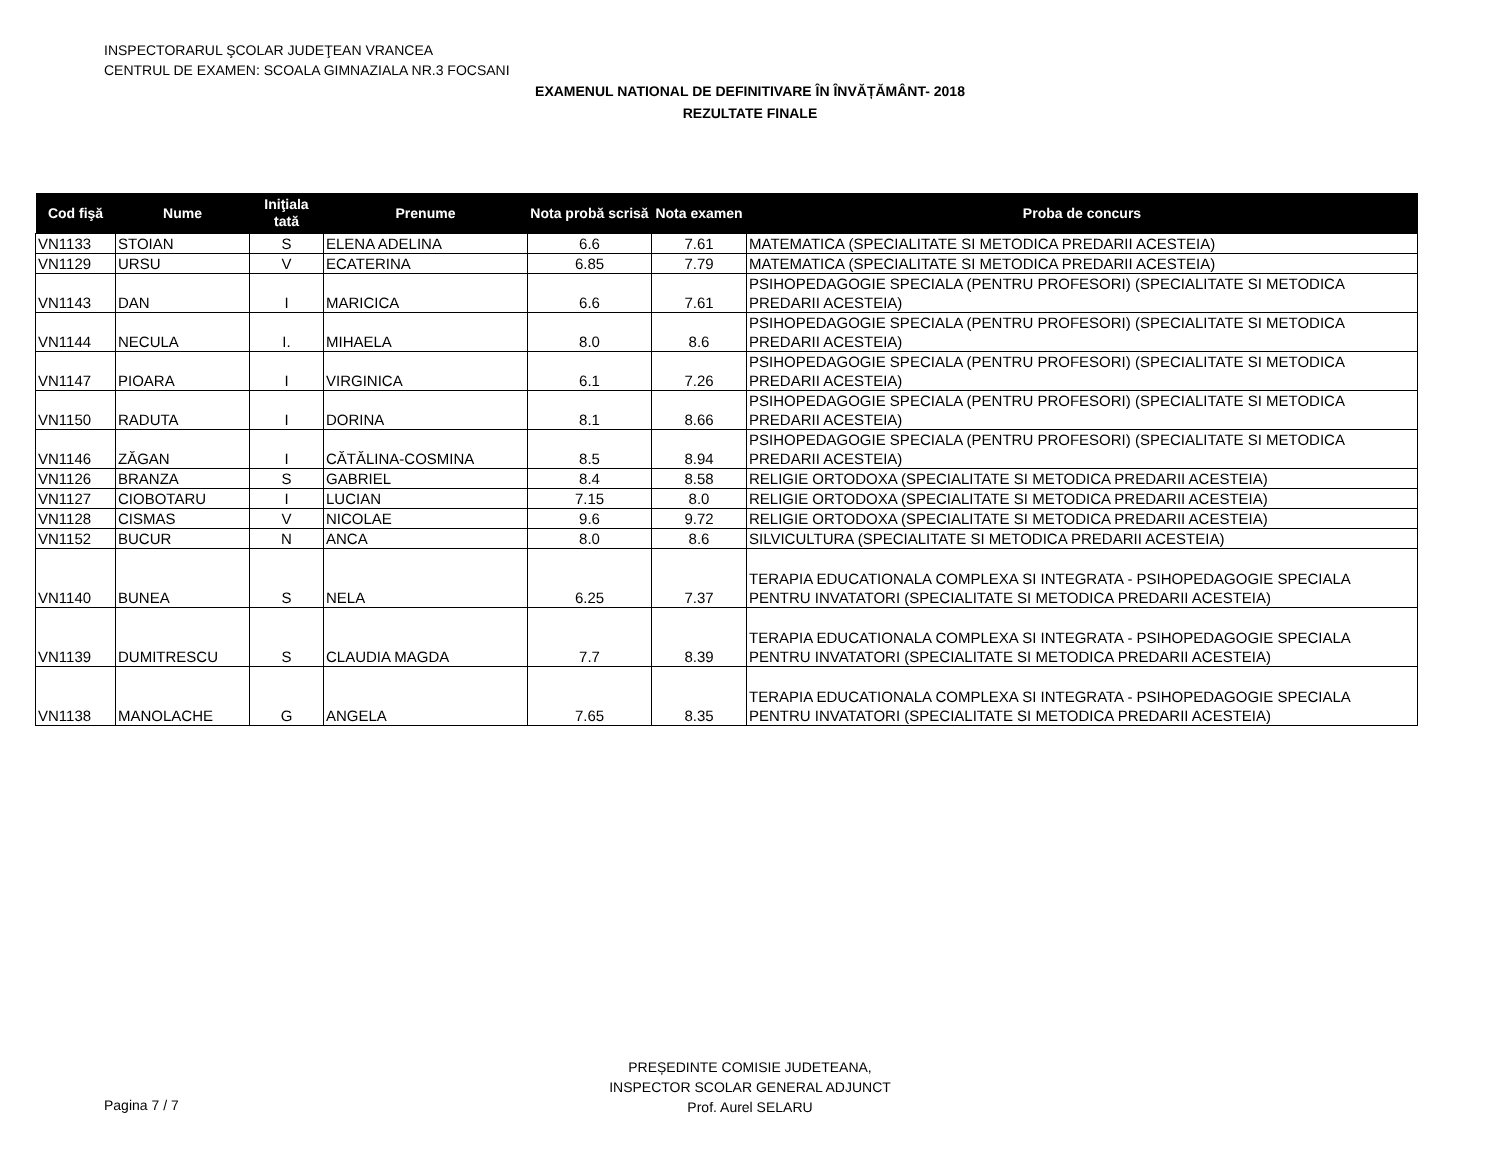INSPECTORARUL ŞCOLAR JUDEŢEAN VRANCEA
CENTRUL DE EXAMEN: SCOALA GIMNAZIALA NR.3 FOCSANI
EXAMENUL NATIONAL DE DEFINITIVARE ÎN ÎNVĂȚĂMÂNT- 2018
REZULTATE FINALE
| Cod fişă | Nume | Iniţiala tată | Prenume | Nota probă scrisă | Nota examen | Proba de concurs |
| --- | --- | --- | --- | --- | --- | --- |
| VN1133 | STOIAN | S | ELENA ADELINA | 6.6 | 7.61 | MATEMATICA (SPECIALITATE SI METODICA PREDARII ACESTEIA) |
| VN1129 | URSU | V | ECATERINA | 6.85 | 7.79 | MATEMATICA (SPECIALITATE SI METODICA PREDARII ACESTEIA) |
| VN1143 | DAN | I | MARICICA | 6.6 | 7.61 | PSIHOPEDAGOGIE SPECIALA (PENTRU PROFESORI) (SPECIALITATE SI METODICA PREDARII ACESTEIA) |
| VN1144 | NECULA | I. | MIHAELA | 8.0 | 8.6 | PSIHOPEDAGOGIE SPECIALA (PENTRU PROFESORI) (SPECIALITATE SI METODICA PREDARII ACESTEIA) |
| VN1147 | PIOARA | I | VIRGINICA | 6.1 | 7.26 | PSIHOPEDAGOGIE SPECIALA (PENTRU PROFESORI) (SPECIALITATE SI METODICA PREDARII ACESTEIA) |
| VN1150 | RADUTA | I | DORINA | 8.1 | 8.66 | PSIHOPEDAGOGIE SPECIALA (PENTRU PROFESORI) (SPECIALITATE SI METODICA PREDARII ACESTEIA) |
| VN1146 | ZĂGAN | I | CĂTĂLINA-COSMINA | 8.5 | 8.94 | PSIHOPEDAGOGIE SPECIALA (PENTRU PROFESORI) (SPECIALITATE SI METODICA PREDARII ACESTEIA) |
| VN1126 | BRANZA | S | GABRIEL | 8.4 | 8.58 | RELIGIE ORTODOXA (SPECIALITATE SI METODICA PREDARII ACESTEIA) |
| VN1127 | CIOBOTARU | I | LUCIAN | 7.15 | 8.0 | RELIGIE ORTODOXA (SPECIALITATE SI METODICA PREDARII ACESTEIA) |
| VN1128 | CISMAS | V | NICOLAE | 9.6 | 9.72 | RELIGIE ORTODOXA (SPECIALITATE SI METODICA PREDARII ACESTEIA) |
| VN1152 | BUCUR | N | ANCA | 8.0 | 8.6 | SILVICULTURA (SPECIALITATE SI METODICA PREDARII ACESTEIA) |
| VN1140 | BUNEA | S | NELA | 6.25 | 7.37 | TERAPIA EDUCATIONALA COMPLEXA SI INTEGRATA - PSIHOPEDAGOGIE SPECIALA PENTRU INVATATORI (SPECIALITATE SI METODICA PREDARII ACESTEIA) |
| VN1139 | DUMITRESCU | S | CLAUDIA MAGDA | 7.7 | 8.39 | TERAPIA EDUCATIONALA COMPLEXA SI INTEGRATA - PSIHOPEDAGOGIE SPECIALA PENTRU INVATATORI (SPECIALITATE SI METODICA PREDARII ACESTEIA) |
| VN1138 | MANOLACHE | G | ANGELA | 7.65 | 8.35 | TERAPIA EDUCATIONALA COMPLEXA SI INTEGRATA - PSIHOPEDAGOGIE SPECIALA PENTRU INVATATORI (SPECIALITATE SI METODICA PREDARII ACESTEIA) |
PREȘEDINTE COMISIE JUDETEANA,
INSPECTOR SCOLAR GENERAL ADJUNCT
Prof. Aurel SELARU
Pagina 7 / 7